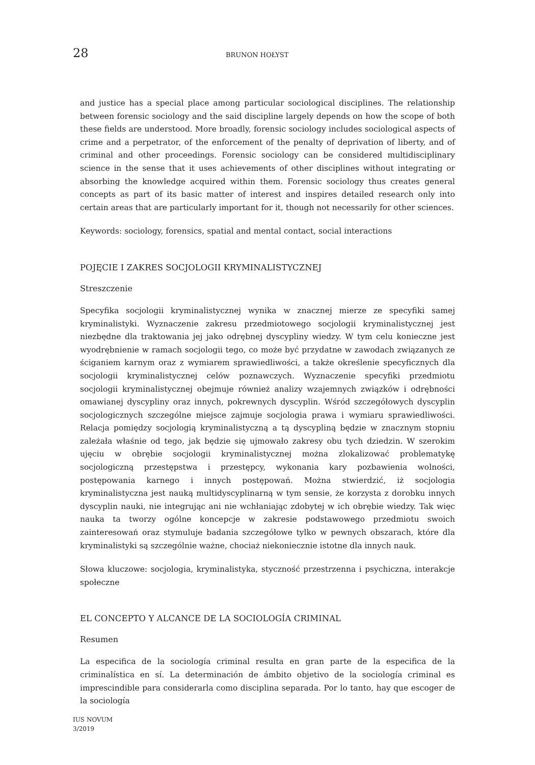28 BRUNON HOŁYST
and justice has a special place among particular sociological disciplines. The relationship between forensic sociology and the said discipline largely depends on how the scope of both these fields are understood. More broadly, forensic sociology includes sociological aspects of crime and a perpetrator, of the enforcement of the penalty of deprivation of liberty, and of criminal and other proceedings. Forensic sociology can be considered multidisciplinary science in the sense that it uses achievements of other disciplines without integrating or absorbing the knowledge acquired within them. Forensic sociology thus creates general concepts as part of its basic matter of interest and inspires detailed research only into certain areas that are particularly important for it, though not necessarily for other sciences.
Keywords: sociology, forensics, spatial and mental contact, social interactions
POJĘCIE I ZAKRES SOCJOLOGII KRYMINALISTYCZNEJ
Streszczenie
Specyfika socjologii kryminalistycznej wynika w znacznej mierze ze specyfiki samej kryminalistyki. Wyznaczenie zakresu przedmiotowego socjologii kryminalistycznej jest niezbędne dla traktowania jej jako odrębnej dyscypliny wiedzy. W tym celu konieczne jest wyodrębnienie w ramach socjologii tego, co może być przydatne w zawodach związanych ze ściganiem karnym oraz z wymiarem sprawiedliwości, a także określenie specyficznych dla socjologii kryminalistycznej celów poznawczych. Wyznaczenie specyfiki przedmiotu socjologii kryminalistycznej obejmuje również analizy wzajemnych związków i odrębności omawianej dyscypliny oraz innych, pokrewnych dyscyplin. Wśród szczegółowych dyscyplin socjologicznych szczególne miejsce zajmuje socjologia prawa i wymiaru sprawiedliwości. Relacja pomiędzy socjologią kryminalistyczną a tą dyscypliną będzie w znacznym stopniu zależała właśnie od tego, jak będzie się ujmowało zakresy obu tych dziedzin. W szerokim ujęciu w obrębie socjologii kryminalistycznej można zlokalizować problematykę socjologiczną przestępstwa i przestępcy, wykonania kary pozbawienia wolności, postępowania karnego i innych postępowań. Można stwierdzić, iż socjologia kryminalistyczna jest nauką multidyscyplinarną w tym sensie, że korzysta z dorobku innych dyscyplin nauki, nie integrując ani nie wchłaniając zdobytej w ich obrębie wiedzy. Tak więc nauka ta tworzy ogólne koncepcje w zakresie podstawowego przedmiotu swoich zainteresowań oraz stymuluje badania szczegółowe tylko w pewnych obszarach, które dla kryminalistyki są szczególnie ważne, chociaż niekoniecznie istotne dla innych nauk.
Słowa kluczowe: socjologia, kryminalistyka, styczność przestrzenna i psychiczna, interakcje społeczne
EL CONCEPTO Y ALCANCE DE LA SOCIOLOGÍA CRIMINAL
Resumen
La especifica de la sociología criminal resulta en gran parte de la especifica de la criminalística en sí. La determinación de ámbito objetivo de la sociología criminal es imprescindible para considerarla como disciplina separada. Por lo tanto, hay que escoger de la sociología
IUS NOVUM
3/2019